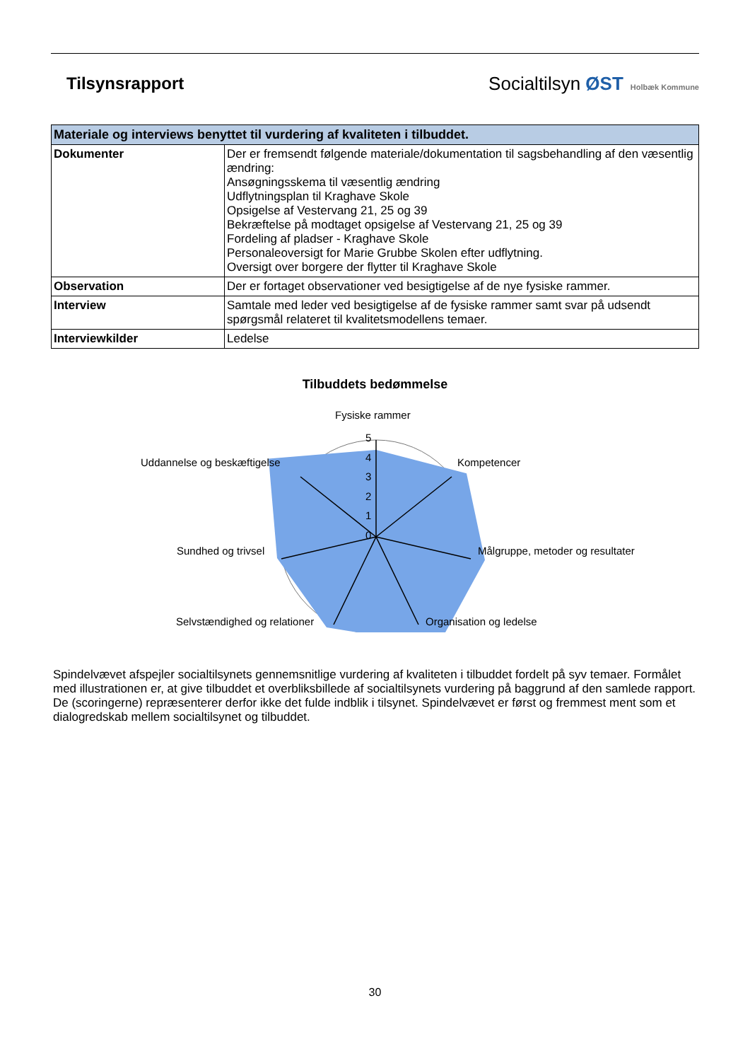Tilsynsrapport
Socialtilsyn ØST Holbæk Kommune
| Materiale og interviews benyttet til vurdering af kvaliteten i tilbuddet. | |
| --- | --- |
| Dokumenter | Der er fremsendt følgende materiale/dokumentation til sagsbehandling af den væsentlig ændring: Ansøgningsskema til væsentlig ændring Udflytningsplan til Kraghave Skole Opsigelse af Vestervang 21, 25 og 39 Bekræftelse på modtaget opsigelse af Vestervang 21, 25 og 39 Fordeling af pladser - Kraghave Skole Personaleoversigt for Marie Grubbe Skolen efter udflytning. Oversigt over borgere der flytter til Kraghave Skole |
| Observation | Der er fortaget observationer ved besigtigelse af de nye fysiske rammer. |
| Interview | Samtale med leder ved besigtigelse af de fysiske rammer samt svar på udsendt spørgsmål relateret til kvalitetsmodellens temaer. |
| Interviewkilder | Ledelse |
Tilbuddets bedømmelse
Fysiske rammer
5
4
3
2
1
0
Kompetencer
Målgruppe, metoder og resultater
Organisation og ledelse
Selvstændighed og relationer
Sundhed og trivsel
Uddannelse og beskæftigelse
Spindelvævet afspejler socialtilsynets gennemsnitlige vurdering af kvaliteten i tilbuddet fordelt på syv temaer. Formålet med illustrationen er, at give tilbuddet et overbliksbillede af socialtilsynets vurdering på baggrund af den samlede rapport. De (scoringerne) repræsenterer derfor ikke det fulde indblik i tilsynet. Spindelvævet er først og fremmest ment som et dialogredskab mellem socialtilsynet og tilbuddet.
30